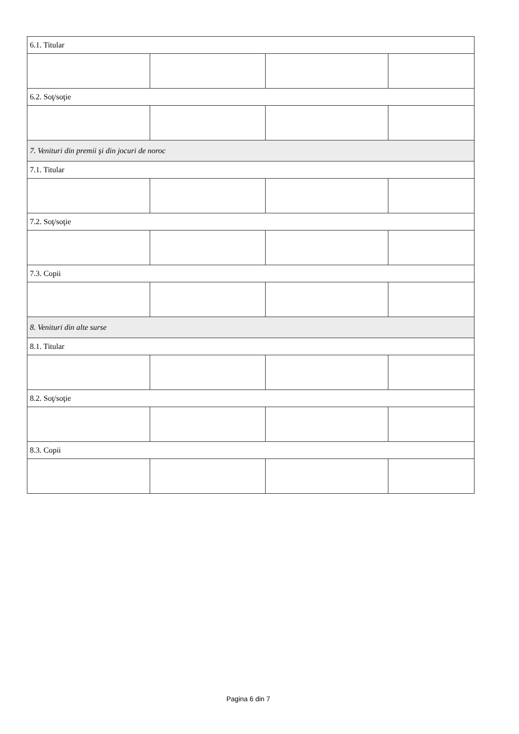| 6.1. Titular | | | |
| 6.2. Soţ/soţie | | | |
| 7. Venituri din premii şi din jocuri de noroc | | | |
| 7.1. Titular | | | |
| 7.2. Soţ/soţie | | | |
| 7.3. Copii | | | |
| 8. Venituri din alte surse | | | |
| 8.1. Titular | | | |
| 8.2. Soţ/soţie | | | |
| 8.3. Copii | | | |
Pagina 6 din 7